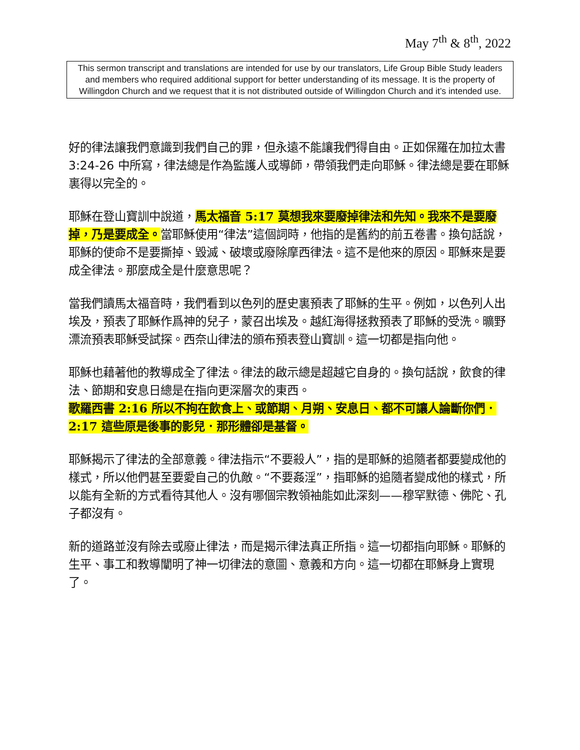May 7<sup>th</sup> & 8<sup>th</sup>, 2022
This sermon transcript and translations are intended for use by our translators, Life Group Bible Study leaders and members who required additional support for better understanding of its message. It is the property of Willingdon Church and we request that it is not distributed outside of Willingdon Church and it’s intended use.
好的律法讓我們意識到我們自己的罪，但永遠不能讓我們得自由。正如保羅在加拉太書 3:24-26 中所寫，律法總是作為監護人或導師，帶領我們走向耶穌。律法總是要在耶穌裏得以完全的。
耶穌在登山寶訓中說道，馬太福音 5:17 莫想我來要廢掉律法和先知。我來不是要廢掉，乃是要成全。當耶穌使用“律法”這個詞時，他指的是舊約的前五卷書。換句話說，耶穌的使命不是要撕掉、毀滅、破壞或廢除摩西律法。這不是他來的原因。耶穌來是要成全律法。那麼成全是什麼意思呢？
當我們讀馬太福音時，我們看到以色列的歷史裏預表了耶穌的生平。例如，以色列人出埃及，預表了耶穌作爲神的兒子，蒙召出埃及。越紅海得拯救預表了耶穌的受洗。曠野漂流預表耶穌受試探。西奈山律法的頒布預表登山寶訓。這一切都是指向他。
耶穌也藉著他的教導成全了律法。律法的啟示總是超越它自身的。換句話說，飲食的律法、節期和安息日總是在指向更深層次的東西。
歌羅西書 2:16 所以不拘在飲食上、或節期、月朔、安息日、都不可讓人論斷你們．
2:17 這些原是後事的影兒．那形體卻是基督。
耶穌揭示了律法的全部意義。律法指示“不要殺人”，指的是耶穌的追隨者都要變成他的樣式，所以他們甚至要愛自己的仇敵。“不要姦淫”，指耶穌的追隨者變成他的樣式，所以能有全新的方式看待其他人。沒有哪個宗教領袖能如此深刻——穆罕默德、佛陀、孔子都沒有。
新的道路並沒有除去或廢止律法，而是揭示律法真正所指。這一切都指向耶穌。耶穌的生平、事工和教導闡明了神一切律法的意圖、意義和方向。這一切都在耶穌身上實現了。